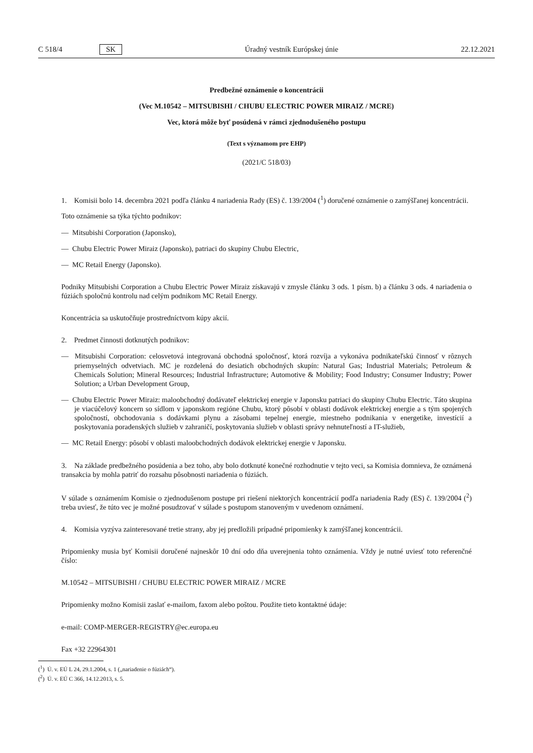C 518/4 SK Úradný vestník Európskej únie 22.12.2021
Predbežné oznámenie o koncentrácii
(Vec M.10542 – MITSUBISHI / CHUBU ELECTRIC POWER MIRAIZ / MCRE)
Vec, ktorá môže byť posúdená v rámci zjednodušeného postupu
(Text s významom pre EHP)
(2021/C 518/03)
1. Komisii bolo 14. decembra 2021 podľa článku 4 nariadenia Rady (ES) č. 139/2004 (<sup>1</sup>) doručené oznámenie o zamýšľanej koncentrácii.
Toto oznámenie sa týka týchto podnikov:
— Mitsubishi Corporation (Japonsko),
— Chubu Electric Power Miraiz (Japonsko), patriaci do skupiny Chubu Electric,
— MC Retail Energy (Japonsko).
Podniky Mitsubishi Corporation a Chubu Electric Power Miraiz získavajú v zmysle článku 3 ods. 1 písm. b) a článku 3 ods. 4 nariadenia o fúziách spoločnú kontrolu nad celým podnikom MC Retail Energy.
Koncentrácia sa uskutočňuje prostredníctvom kúpy akcií.
2. Predmet činnosti dotknutých podnikov:
— Mitsubishi Corporation: celosvetová integrovaná obchodná spoločnosť, ktorá rozvíja a vykonáva podnikateľskú činnosť v rôznych priemyselných odvetviach. MC je rozdelená do desiatich obchodných skupín: Natural Gas; Industrial Materials; Petroleum & Chemicals Solution; Mineral Resources; Industrial Infrastructure; Automotive & Mobility; Food Industry; Consumer Industry; Power Solution; a Urban Development Group,
— Chubu Electric Power Miraiz: maloobchodný dodávateľ elektrickej energie v Japonsku patriaci do skupiny Chubu Electric. Táto skupina je viacúčelový koncern so sídlom v japonskom regióne Chubu, ktorý pôsobí v oblasti dodávok elektrickej energie a s tým spojených spoločností, obchodovania s dodávkami plynu a zásobami tepelnej energie, miestneho podnikania v energetike, investícií a poskytovania poradenských služieb v zahraničí, poskytovania služieb v oblasti správy nehnuteľností a IT-služieb,
— MC Retail Energy: pôsobí v oblasti maloobchodných dodávok elektrickej energie v Japonsku.
3. Na základe predbežného posúdenia a bez toho, aby bolo dotknuté konečné rozhodnutie v tejto veci, sa Komisia domnieva, že oznámená transakcia by mohla patriť do rozsahu pôsobnosti nariadenia o fúziách.
V súlade s oznámením Komisie o zjednodušenom postupe pri riešení niektorých koncentrácií podľa nariadenia Rady (ES) č. 139/2004 (<sup>2</sup>) treba uviesť, že túto vec je možné posudzovať v súlade s postupom stanoveným v uvedenom oznámení.
4. Komisia vyzýva zainteresované tretie strany, aby jej predložili prípadné pripomienky k zamýšľanej koncentrácii.
Pripomienky musia byť Komisii doručené najneskôr 10 dní odo dňa uverejnenia tohto oznámenia. Vždy je nutné uviesť toto referenčné číslo:
M.10542 – MITSUBISHI / CHUBU ELECTRIC POWER MIRAIZ / MCRE
Pripomienky možno Komisii zaslať e-mailom, faxom alebo poštou. Použite tieto kontaktné údaje:
e-mail: COMP-MERGER-REGISTRY@ec.europa.eu
Fax +32 22964301
(<sup>1</sup>) Ú. v. EÚ L 24, 29.1.2004, s. 1 („nariadenie o fúziách“).
(<sup>2</sup>) Ú. v. EÚ C 366, 14.12.2013, s. 5.